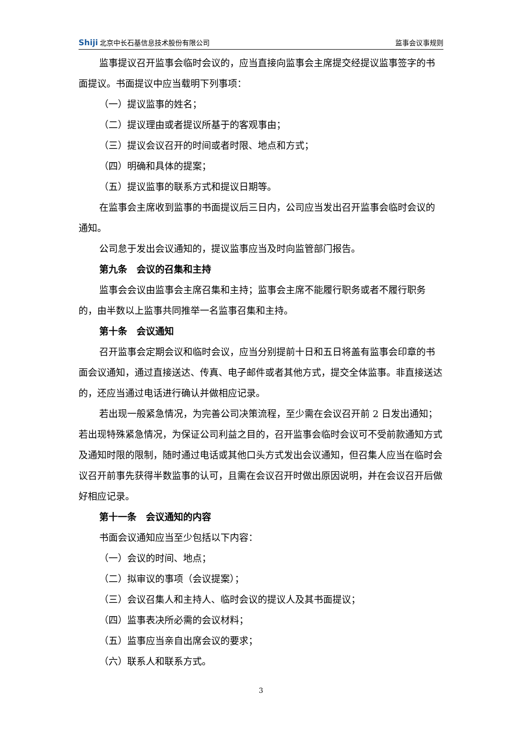Shiji 北京中长石基信息技术股份有限公司
监事会议事规则
监事提议召开监事会临时会议的，应当直接向监事会主席提交经提议监事签字的书面提议。书面提议中应当载明下列事项：
（一）提议监事的姓名；
（二）提议理由或者提议所基于的客观事由；
（三）提议会议召开的时间或者时限、地点和方式；
（四）明确和具体的提案；
（五）提议监事的联系方式和提议日期等。
在监事会主席收到监事的书面提议后三日内，公司应当发出召开监事会临时会议的通知。
公司怠于发出会议通知的，提议监事应当及时向监管部门报告。
第九条　会议的召集和主持
监事会会议由监事会主席召集和主持；监事会主席不能履行职务或者不履行职务的，由半数以上监事共同推举一名监事召集和主持。
第十条　会议通知
召开监事会定期会议和临时会议，应当分别提前十日和五日将盖有监事会印章的书面会议通知，通过直接送达、传真、电子邮件或者其他方式，提交全体监事。非直接送达的，还应当通过电话进行确认并做相应记录。
若出现一般紧急情况，为完善公司决策流程，至少需在会议召开前 2 日发出通知；若出现特殊紧急情况，为保证公司利益之目的，召开监事会临时会议可不受前款通知方式及通知时限的限制，随时通过电话或其他口头方式发出会议通知，但召集人应当在临时会议召开前事先获得半数监事的认可，且需在会议召开时做出原因说明，并在会议召开后做好相应记录。
第十一条　会议通知的内容
书面会议通知应当至少包括以下内容：
（一）会议的时间、地点；
（二）拟审议的事项（会议提案）；
（三）会议召集人和主持人、临时会议的提议人及其书面提议；
（四）监事表决所必需的会议材料；
（五）监事应当亲自出席会议的要求；
（六）联系人和联系方式。
3